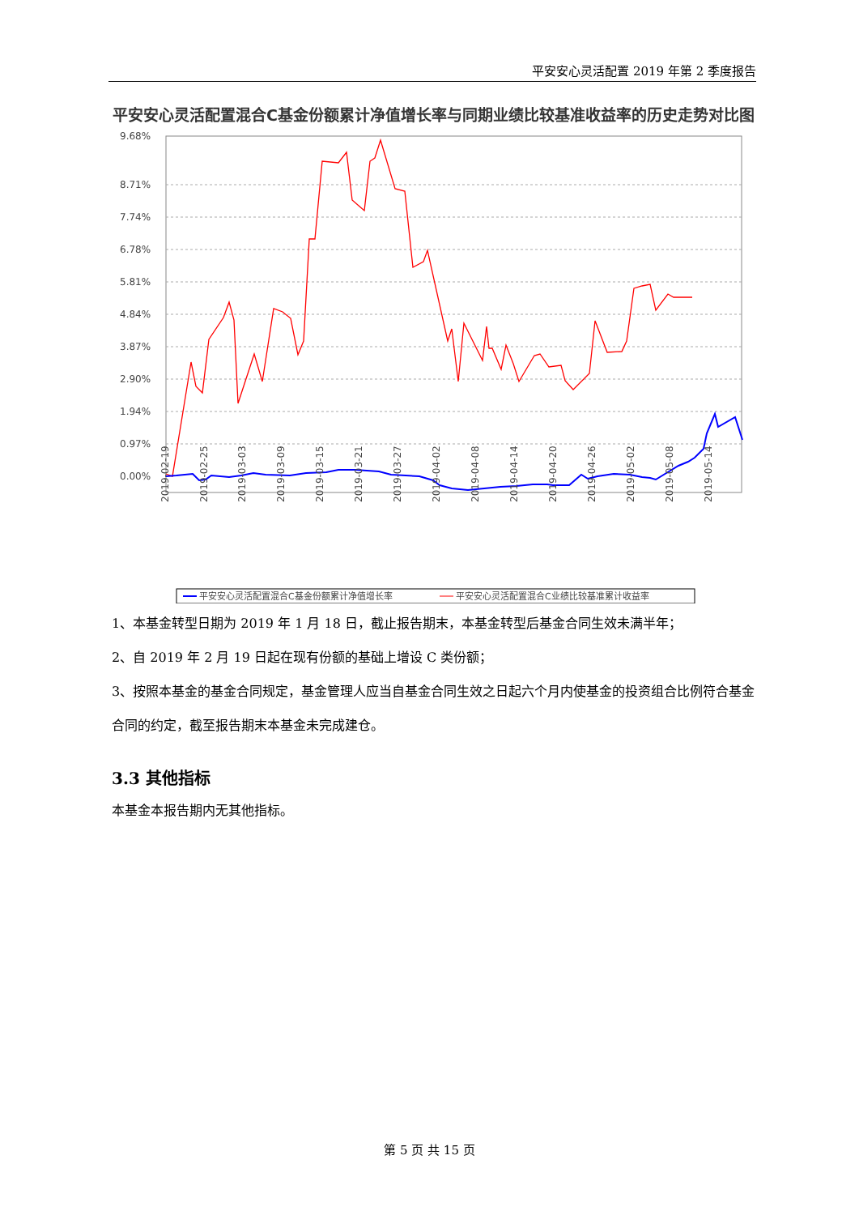平安安心灵活配置 2019 年第 2 季度报告
平安安心灵活配置混合C基金份额累计净值增长率与同期业绩比较基准收益率的历史走势对比图
9.68%
8.71%
7.74%
6.78%
5.81%
4.84%
3.87%
2.90%
1.94%
0.97%
0.00%
2019-02-19
2019-02-25
2019-03-03
2019-03-09
2019-03-15
2019-03-21
2019-03-27
2019-04-02
2019-04-08
2019-04-14
2019-04-20
2019-04-26
2019-05-02
2019-05-08
2019-05-14
平安安心灵活配置混合C基金份额累计净值增长率
平安安心灵活配置混合C业绩比较基准累计收益率
1、本基金转型日期为 2019 年 1 月 18 日，截止报告期末，本基金转型后基金合同生效未满半年；
2、自 2019 年 2 月 19 日起在现有份额的基础上增设 C 类份额；
3、按照本基金的基金合同规定，基金管理人应当自基金合同生效之日起六个月内使基金的投资组合比例符合基金合同的约定，截至报告期末本基金未完成建仓。
3.3 其他指标
本基金本报告期内无其他指标。
第 5 页 共 15 页